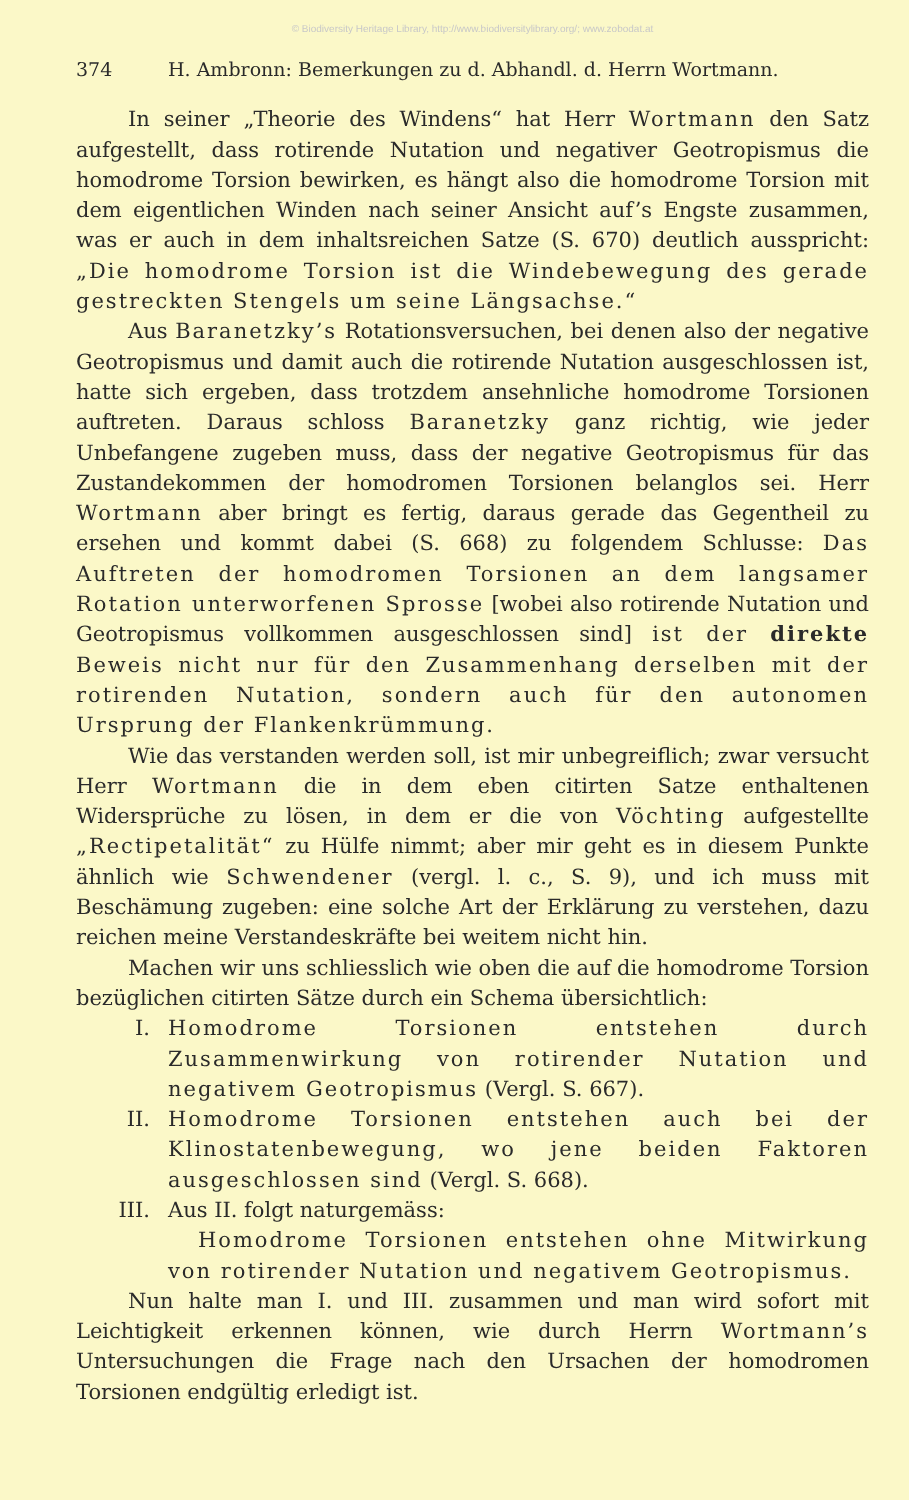© Biodiversity Heritage Library, http://www.biodiversitylibrary.org/; www.zobodat.at
374 H. Ambronn: Bemerkungen zu d. Abhandl. d. Herrn Wortmann.
In seiner „Theorie des Windens“ hat Herr Wortmann den Satz aufgestellt, dass rotirende Nutation und negativer Geotropismus die homodrome Torsion bewirken, es hängt also die homodrome Torsion mit dem eigentlichen Winden nach seiner Ansicht auf’s Engste zusammen, was er auch in dem inhaltsreichen Satze (S. 670) deutlich ausspricht: „Die homodrome Torsion ist die Windebewegung des gerade gestreckten Stengels um seine Längsachse.“
Aus Baranetzky’s Rotationsversuchen, bei denen also der negative Geotropismus und damit auch die rotirende Nutation ausgeschlossen ist, hatte sich ergeben, dass trotzdem ansehnliche homodrome Torsionen auftreten. Daraus schloss Baranetzky ganz richtig, wie jeder Unbefangene zugeben muss, dass der negative Geotropismus für das Zustandekommen der homodromen Torsionen belanglos sei. Herr Wortmann aber bringt es fertig, daraus gerade das Gegentheil zu ersehen und kommt dabei (S. 668) zu folgendem Schlusse: Das Auftreten der homodromen Torsionen an dem langsamer Rotation unterworfenen Sprosse [wobei also rotirende Nutation und Geotropismus vollkommen ausgeschlossen sind] ist der direkte Beweis nicht nur für den Zusammenhang derselben mit der rotirenden Nutation, sondern auch für den autonomen Ursprung der Flankenkrümmung.
Wie das verstanden werden soll, ist mir unbegreiflich; zwar versucht Herr Wortmann die in dem eben citirten Satze enthaltenen Widersprüche zu lösen, in dem er die von Vöchting aufgestellte „Rectipetalität“ zu Hülfe nimmt; aber mir geht es in diesem Punkte ähnlich wie Schwendener (vergl. l. c., S. 9), und ich muss mit Beschämung zugeben: eine solche Art der Erklärung zu verstehen, dazu reichen meine Verstandeskräfte bei weitem nicht hin.
Machen wir uns schliesslich wie oben die auf die homodrome Torsion bezüglichen citirten Sätze durch ein Schema übersichtlich:
I. Homodrome Torsionen entstehen durch Zusammenwirkung von rotirender Nutation und negativem Geotropismus (Vergl. S. 667).
II. Homodrome Torsionen entstehen auch bei der Klinostatenbewegung, wo jene beiden Faktoren ausgeschlossen sind (Vergl. S. 668).
III. Aus II. folgt naturgemäss:
Homodrome Torsionen entstehen ohne Mitwirkung von rotirender Nutation und negativem Geotropismus.
Nun halte man I. und III. zusammen und man wird sofort mit Leichtigkeit erkennen können, wie durch Herrn Wortmann’s Untersuchungen die Frage nach den Ursachen der homodromen Torsionen endgültig erledigt ist.